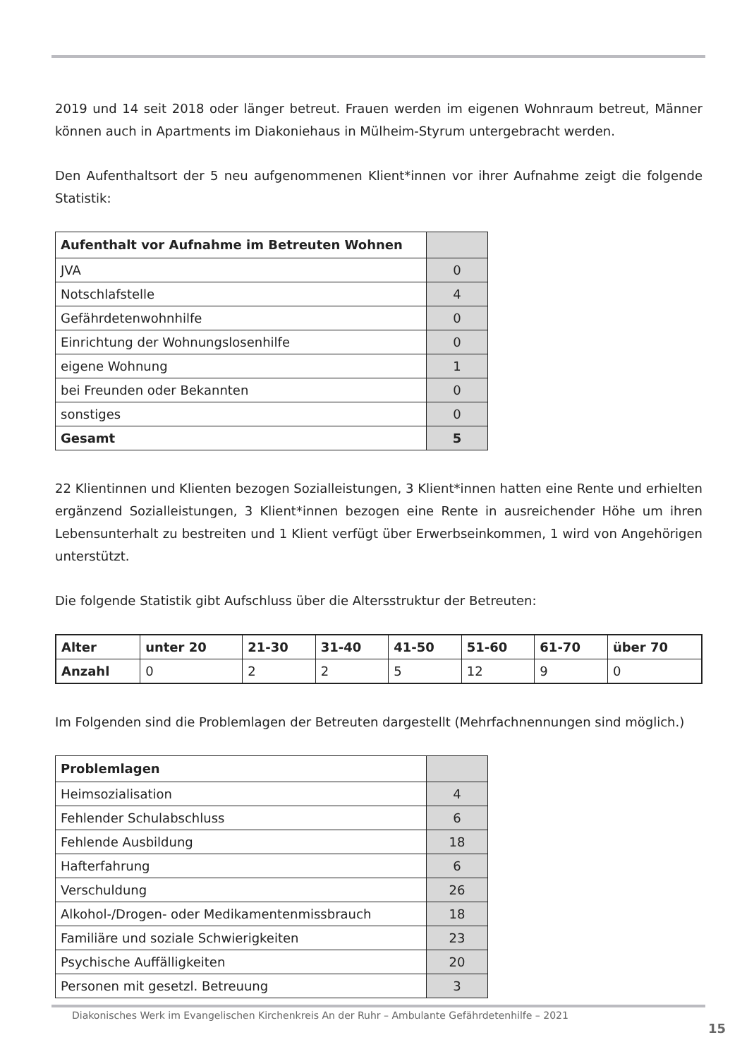2019 und 14 seit 2018 oder länger betreut. Frauen werden im eigenen Wohnraum betreut, Männer können auch in Apartments im Diakoniehaus in Mülheim-Styrum untergebracht werden.
Den Aufenthaltsort der 5 neu aufgenommenen Klient*innen vor ihrer Aufnahme zeigt die folgende Statistik:
| Aufenthalt vor Aufnahme im Betreuten Wohnen | |
| JVA | 0 |
| Notschlafstelle | 4 |
| Gefährdetenwohnhilfe | 0 |
| Einrichtung der Wohnungslosenhilfe | 0 |
| eigene Wohnung | 1 |
| bei Freunden oder Bekannten | 0 |
| sonstiges | 0 |
| Gesamt | 5 |
22 Klientinnen und Klienten bezogen Sozialleistungen, 3 Klient*innen hatten eine Rente und erhielten ergänzend Sozialleistungen, 3 Klient*innen bezogen eine Rente in ausreichender Höhe um ihren Lebensunterhalt zu bestreiten und 1 Klient verfügt über Erwerbseinkommen, 1 wird von Angehörigen unterstützt.
Die folgende Statistik gibt Aufschluss über die Altersstruktur der Betreuten:
| Alter | unter 20 | 21-30 | 31-40 | 41-50 | 51-60 | 61-70 | über 70 |
| Anzahl | 0 | 2 | 2 | 5 | 12 | 9 | 0 |
Im Folgenden sind die Problemlagen der Betreuten dargestellt (Mehrfachnennungen sind möglich.)
| Problemlagen | |
| Heimsozialisation | 4 |
| Fehlender Schulabschluss | 6 |
| Fehlende Ausbildung | 18 |
| Hafterfahrung | 6 |
| Verschuldung | 26 |
| Alkohol-/Drogen- oder Medikamentenmissbrauch | 18 |
| Familiäre und soziale Schwierigkeiten | 23 |
| Psychische Auffälligkeiten | 20 |
| Personen mit gesetzl. Betreuung | 3 |
Diakonisches Werk im Evangelischen Kirchenkreis An der Ruhr – Ambulante Gefährdetenhilfe – 2021
15